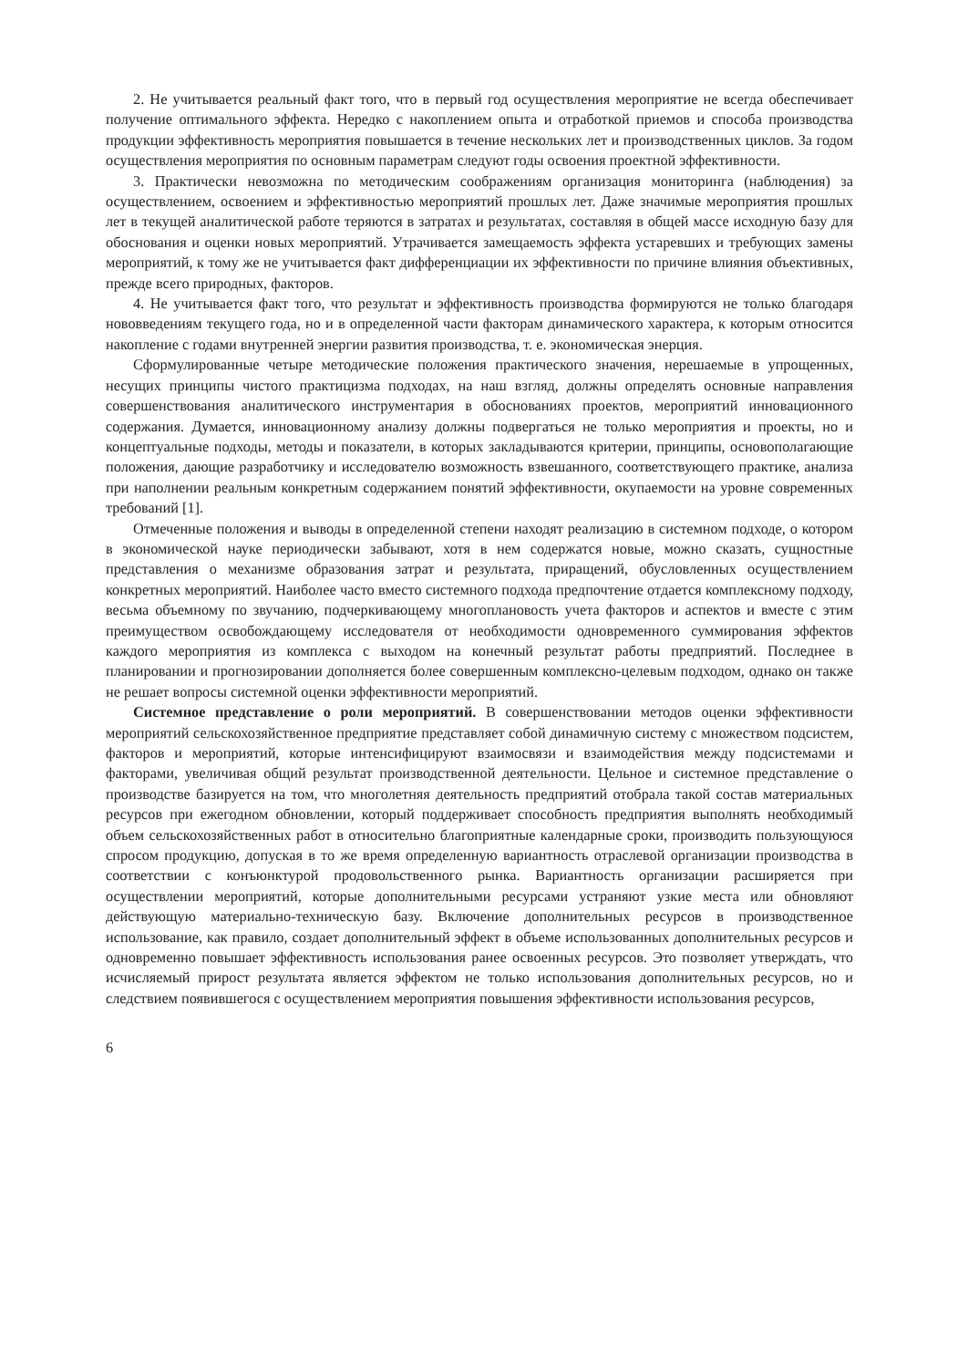2. Не учитывается реальный факт того, что в первый год осуществления мероприятие не всегда обеспечивает получение оптимального эффекта. Нередко с накоплением опыта и отработкой приемов и способа производства продукции эффективность мероприятия повышается в течение нескольких лет и производственных циклов. За годом осуществления мероприятия по основным параметрам следуют годы освоения проектной эффективности.
3. Практически невозможна по методическим соображениям организация мониторинга (наблюдения) за осуществлением, освоением и эффективностью мероприятий прошлых лет. Даже значимые мероприятия прошлых лет в текущей аналитической работе теряются в затратах и результатах, составляя в общей массе исходную базу для обоснования и оценки новых мероприятий. Утрачивается замещаемость эффекта устаревших и требующих замены мероприятий, к тому же не учитывается факт дифференциации их эффективности по причине влияния объективных, прежде всего природных, факторов.
4. Не учитывается факт того, что результат и эффективность производства формируются не только благодаря нововведениям текущего года, но и в определенной части факторам динамического характера, к которым относится накопление с годами внутренней энергии развития производства, т. е. экономическая энерция.
Сформулированные четыре методические положения практического значения, нерешаемые в упрощенных, несущих принципы чистого практицизма подходах, на наш взгляд, должны определять основные направления совершенствования аналитического инструментария в обоснованиях проектов, мероприятий инновационного содержания. Думается, инновационному анализу должны подвергаться не только мероприятия и проекты, но и концептуальные подходы, методы и показатели, в которых закладываются критерии, принципы, основополагающие положения, дающие разработчику и исследователю возможность взвешанного, соответствующего практике, анализа при наполнении реальным конкретным содержанием понятий эффективности, окупаемости на уровне современных требований [1].
Отмеченные положения и выводы в определенной степени находят реализацию в системном подходе, о котором в экономической науке периодически забывают, хотя в нем содержатся новые, можно сказать, сущностные представления о механизме образования затрат и результата, приращений, обусловленных осуществлением конкретных мероприятий. Наиболее часто вместо системного подхода предпочтение отдается комплексному подходу, весьма объемному по звучанию, подчеркивающему многоплановость учета факторов и аспектов и вместе с этим преимуществом освобождающему исследователя от необходимости одновременного суммирования эффектов каждого мероприятия из комплекса с выходом на конечный результат работы предприятий. Последнее в планировании и прогнозировании дополняется более совершенным комплексно-целевым подходом, однако он также не решает вопросы системной оценки эффективности мероприятий.
Системное представление о роли мероприятий. В совершенствовании методов оценки эффективности мероприятий сельскохозяйственное предприятие представляет собой динамичную систему с множеством подсистем, факторов и мероприятий, которые интенсифицируют взаимосвязи и взаимодействия между подсистемами и факторами, увеличивая общий результат производственной деятельности. Цельное и системное представление о производстве базируется на том, что многолетняя деятельность предприятий отобрала такой состав материальных ресурсов при ежегодном обновлении, который поддерживает способность предприятия выполнять необходимый объем сельскохозяйственных работ в относительно благоприятные календарные сроки, производить пользующуюся спросом продукцию, допуская в то же время определенную вариантность отраслевой организации производства в соответствии с конъюнктурой продовольственного рынка. Вариантность организации расширяется при осуществлении мероприятий, которые дополнительными ресурсами устраняют узкие места или обновляют действующую материально-техническую базу. Включение дополнительных ресурсов в производственное использование, как правило, создает дополнительный эффект в объеме использованных дополнительных ресурсов и одновременно повышает эффективность использования ранее освоенных ресурсов. Это позволяет утверждать, что исчисляемый прирост результата является эффектом не только использования дополнительных ресурсов, но и следствием появившегося с осуществлением мероприятия повышения эффективности использования ресурсов,
6